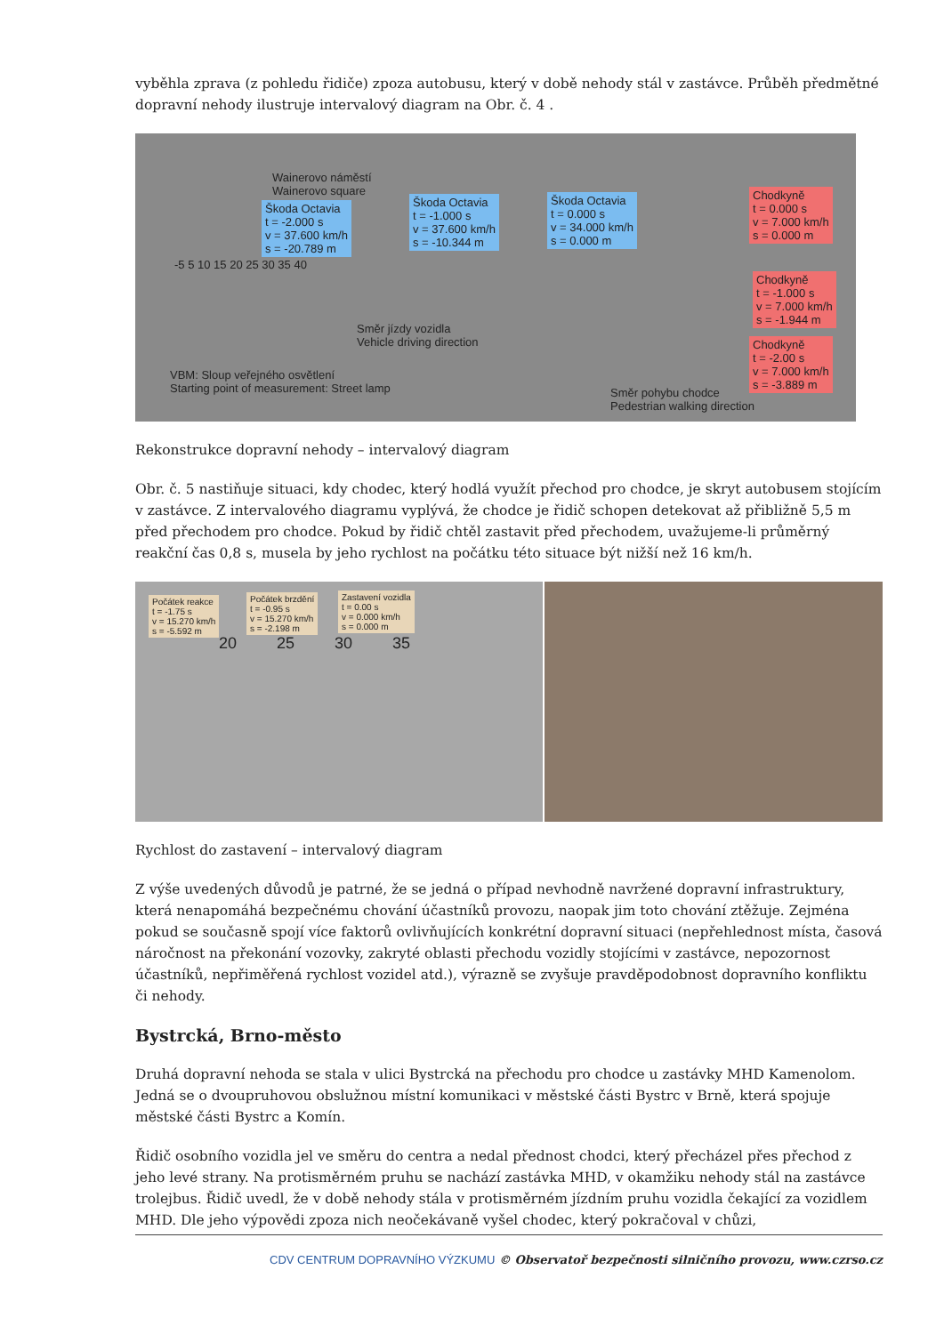vyběhla zprava (z pohledu řidiče) zpoza autobusu, který v době nehody stál v zastávce. Průběh předmětné dopravní nehody ilustruje intervalový diagram na Obr. č. 4 .
Wainerovo náměstí
Wainerovo square
Škoda Octavia
t = -2.000 s
v = 37.600 km/h
s = -20.789 m
Škoda Octavia
t = -1.000 s
v = 37.600 km/h
s = -10.344 m
Škoda Octavia
t = 0.000 s
v = 34.000 km/h
s = 0.000 m
Chodkyně
t = 0.000 s
v = 7.000 km/h
s = 0.000 m
Chodkyně
t = -1.000 s
v = 7.000 km/h
s = -1.944 m
Chodkyně
t = -2.00 s
v = 7.000 km/h
s = -3.889 m
Směr jízdy vozidla
Vehicle driving direction
VBM: Sloup veřejného osvětlení
Starting point of measurement: Street lamp
Směr pohybu chodce
Pedestrian walking direction
-5 5 10 15 20 25 30 35 40
Rekonstrukce dopravní nehody – intervalový diagram
Obr. č. 5 nastiňuje situaci, kdy chodec, který hodlá využít přechod pro chodce, je skryt autobusem stojícím v zastávce. Z intervalového diagramu vyplývá, že chodce je řidič schopen detekovat až přibližně 5,5 m před přechodem pro chodce. Pokud by řidič chtěl zastavit před přechodem, uvažujeme-li průměrný reakční čas 0,8 s, musela by jeho rychlost na počátku této situace být nižší než 16 km/h.
Počátek reakce
t = -1.75 s
v = 15.270 km/h
s = -5.592 m
Počátek brzdění
t = -0.95 s
v = 15.270 km/h
s = -2.198 m
Zastavení vozidla
t = 0.00 s
v = 0.000 km/h
s = 0.000 m
20 25 30 35
Rychlost do zastavení – intervalový diagram
Z výše uvedených důvodů je patrné, že se jedná o případ nevhodně navržené dopravní infrastruktury, která nenapomáhá bezpečnému chování účastníků provozu, naopak jim toto chování ztěžuje. Zejména pokud se současně spojí více faktorů ovlivňujících konkrétní dopravní situaci (nepřehlednost místa, časová náročnost na překonání vozovky, zakryté oblasti přechodu vozidly stojícími v zastávce, nepozornost účastníků, nepřiměřená rychlost vozidel atd.), výrazně se zvyšuje pravděpodobnost dopravního konfliktu či nehody.
Bystrcká, Brno-město
Druhá dopravní nehoda se stala v ulici Bystrcká na přechodu pro chodce u zastávky MHD Kamenolom. Jedná se o dvoupruhovou obslužnou místní komunikaci v městské části Bystrc v Brně, která spojuje městské části Bystrc a Komín.
Řidič osobního vozidla jel ve směru do centra a nedal přednost chodci, který přecházel přes přechod z jeho levé strany. Na protisměrném pruhu se nachází zastávka MHD, v okamžiku nehody stál na zastávce trolejbus. Řidič uvedl, že v době nehody stála v protisměrném jízdním pruhu vozidla čekající za vozidlem MHD. Dle jeho výpovědi zpoza nich neočekávaně vyšel chodec, který pokračoval v chůzi,
CDV CENTRUM DOPRAVNÍHO VÝZKUMU © Observatoř bezpečnosti silničního provozu, www.czrso.cz